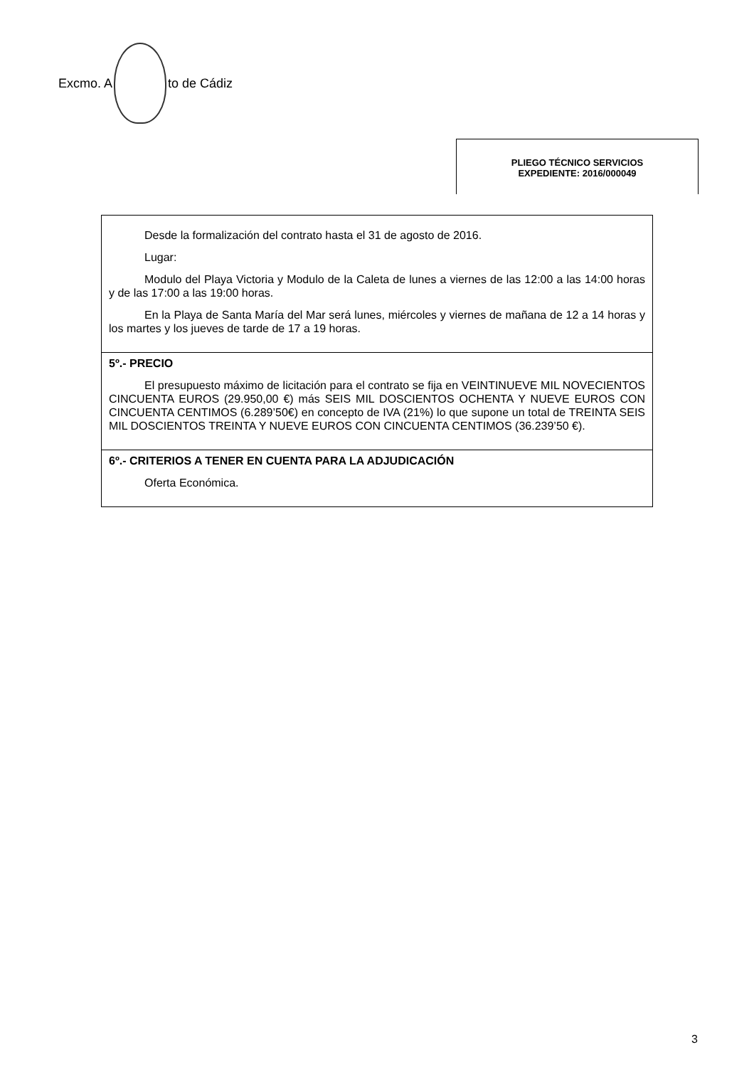Excmo. A to de Cádiz
PLIEGO TÉCNICO SERVICIOS
EXPEDIENTE: 2016/000049
| Desde la formalización del contrato hasta el 31 de agosto de 2016. Lugar: Modulo del Playa Victoria y Modulo de la Caleta de lunes a viernes de las 12:00 a las 14:00 horas y de las 17:00 a las 19:00 horas. En la Playa de Santa María del Mar será lunes, miércoles y viernes de mañana de 12 a 14 horas y los martes y los jueves de tarde de 17 a 19 horas. |
| 5º.- PRECIO El presupuesto máximo de licitación para el contrato se fija en VEINTINUEVE MIL NOVECIENTOS CINCUENTA EUROS (29.950,00 €) más SEIS MIL DOSCIENTOS OCHENTA Y NUEVE EUROS CON CINCUENTA CENTIMOS (6.289’50€) en concepto de IVA (21%) lo que supone un total de TREINTA SEIS MIL DOSCIENTOS TREINTA Y NUEVE EUROS CON CINCUENTA CENTIMOS (36.239’50 €). |
| 6º.- CRITERIOS A TENER EN CUENTA PARA LA ADJUDICACIÓN Oferta Económica. |
3